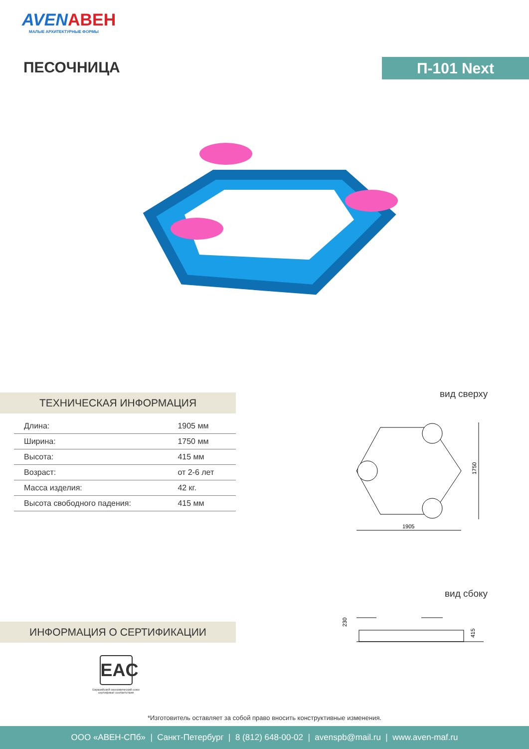AVENАВЕН
МАЛЫЕ АРХИТЕКТУРНЫЕ ФОРМЫ
ПЕСОЧНИЦА П-101 Next
ТЕХНИЧЕСКАЯ ИНФОРМАЦИЯ
| Длина: | 1905 мм |
| Ширина: | 1750 мм |
| Высота: | 415 мм |
| Возраст: | от 2-6 лет |
| Масса изделия: | 42 кг. |
| Высота свободного падения: | 415 мм |
вид сверху
1905
1750
вид сбоку
230
415
ИНФОРМАЦИЯ О СЕРТИФИКАЦИИ
EAC
Евразийский экономический союз
сертификат соответствия
*Изготовитель оставляет за собой право вносить конструктивные изменения.
ООО «АВЕН-СПб» | Санкт-Петербург | 8 (812) 648-00-02 | avenspb@mail.ru | www.aven-maf.ru